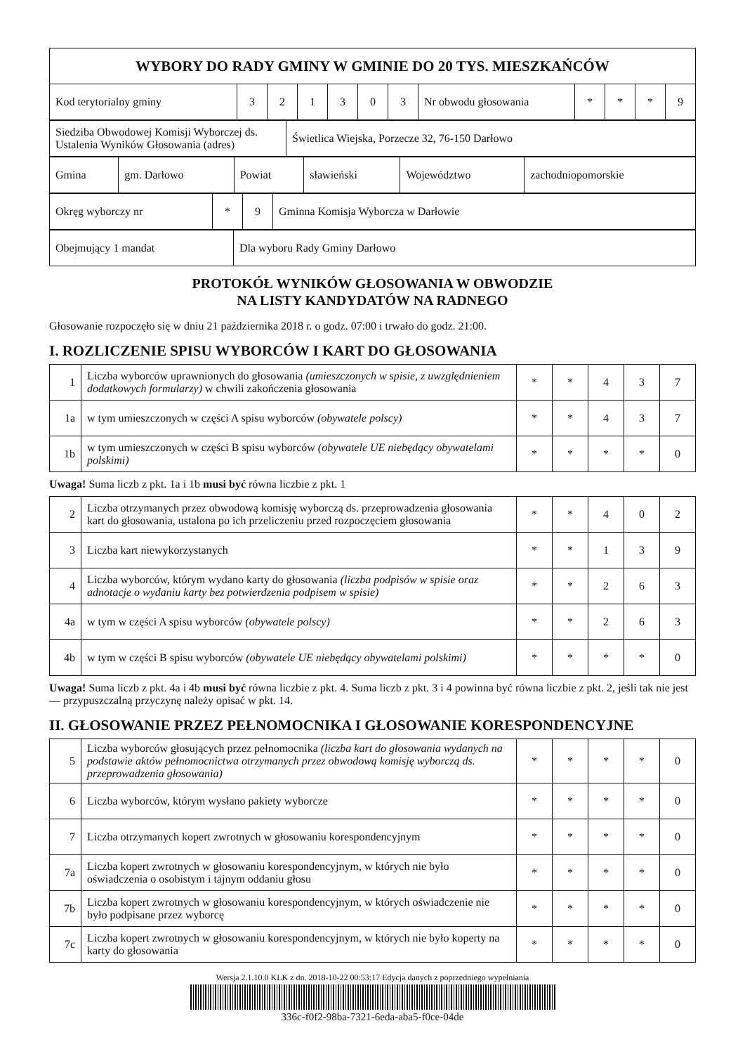| WYBORY DO RADY GMINY W GMINIE DO 20 TYS. MIESZKAŃCÓW | | | | | | | | | | | |
| Kod terytorialny gminy | 3 | 2 | 1 | 3 | 0 | 3 | Nr obwodu głosowania | * | * | * | 9 |
| Siedziba Obwodowej Komisji Wyborczej ds. Ustalenia Wyników Głosowania (adres) | Świetlica Wiejska, Porzecze 32, 76-150 Darłowo |
| Gmina | gm. Darłowo | Powiat | sławieński | Województwo | zachodniopomorskie |
| Okręg wyborczy nr | * | 9 | Gminna Komisja Wyborcza w Darłowie |
| Obejmujący 1 mandat | Dla wyboru Rady Gminy Darłowo |
PROTOKÓŁ WYNIKÓW GŁOSOWANIA W OBWODZIE
NA LISTY KANDYDATÓW NA RADNEGO
Głosowanie rozpoczęło się w dniu 21 października 2018 r. o godz. 07:00 i trwało do godz. 21:00.
I. ROZLICZENIE SPISU WYBORCÓW I KART DO GŁOSOWANIA
| 1 | Liczba wyborców uprawnionych do głosowania (umieszczonych w spisie, z uwzględnieniem dodatkowych formularzy) w chwili zakończenia głosowania | * | * | 4 | 3 | 7 |
| 1a | w tym umieszczonych w części A spisu wyborców (obywatele polscy) | * | * | 4 | 3 | 7 |
| 1b | w tym umieszczonych w części B spisu wyborców (obywatele UE niebędący obywatelami polskimi) | * | * | * | * | 0 |
Uwaga! Suma liczb z pkt. 1a i 1b musi być równa liczbie z pkt. 1
| 2 | Liczba otrzymanych przez obwodową komisję wyborczą ds. przeprowadzenia głosowania kart do głosowania, ustalona po ich przeliczeniu przed rozpoczęciem głosowania | * | * | 4 | 0 | 2 |
| 3 | Liczba kart niewykorzystanych | * | * | 1 | 3 | 9 |
| 4 | Liczba wyborców, którym wydano karty do głosowania (liczba podpisów w spisie oraz adnotacje o wydaniu karty bez potwierdzenia podpisem w spisie) | * | * | 2 | 6 | 3 |
| 4a | w tym w części A spisu wyborców (obywatele polscy) | * | * | 2 | 6 | 3 |
| 4b | w tym w części B spisu wyborców (obywatele UE niebędący obywatelami polskimi) | * | * | * | * | 0 |
Uwaga! Suma liczb z pkt. 4a i 4b musi być równa liczbie z pkt. 4. Suma liczb z pkt. 3 i 4 powinna być równa liczbie z pkt. 2, jeśli tak nie jest — przypuszczalną przyczynę należy opisać w pkt. 14.
II. GŁOSOWANIE PRZEZ PEŁNOMOCNIKA I GŁOSOWANIE KORESPONDENCYJNE
| 5 | Liczba wyborców głosujących przez pełnomocnika (liczba kart do głosowania wydanych na podstawie aktów pełnomocnictwa otrzymanych przez obwodową komisję wyborczą ds. przeprowadzenia głosowania) | * | * | * | * | 0 |
| 6 | Liczba wyborców, którym wysłano pakiety wyborcze | * | * | * | * | 0 |
| 7 | Liczba otrzymanych kopert zwrotnych w głosowaniu korespondencyjnym | * | * | * | * | 0 |
| 7a | Liczba kopert zwrotnych w głosowaniu korespondencyjnym, w których nie było oświadczenia o osobistym i tajnym oddaniu głosu | * | * | * | * | 0 |
| 7b | Liczba kopert zwrotnych w głosowaniu korespondencyjnym, w których oświadczenie nie było podpisane przez wyborcę | * | * | * | * | 0 |
| 7c | Liczba kopert zwrotnych w głosowaniu korespondencyjnym, w których nie było koperty na karty do głosowania | * | * | * | * | 0 |
Wersja 2.1.10.0 KLK z dn. 2018-10-22 00:53:17 Edycja danych z poprzedniego wypełniania
336c-f0f2-98ba-7321-6eda-aba5-f0ce-04de